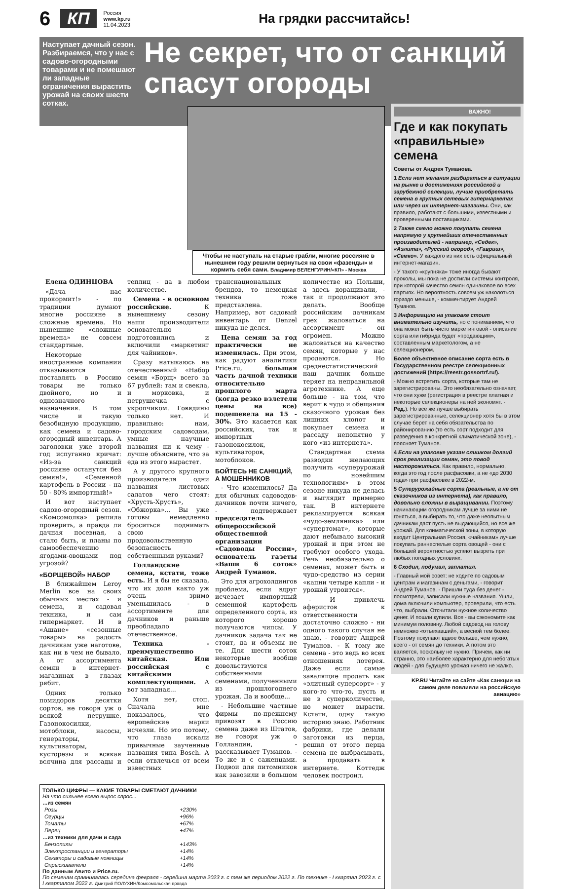6 КП
Россия
www.kp.ru
11.04.2023
На грядки рассчитайсь!
Наступает дачный сезон. Разбираемся, что у нас с садово-огородными товарами и не помешают ли западные ограничения вырастить урожай на своих шести сотках.
Не секрет, что от санкций спасут огороды
Чтобы не наступать на старые грабли, многие россияне в нынешнем году решили вернуться на свои «фазенды» и кормить себя сами. Владимир ВЕЛЕНГУРИН/«КП» - Москва
Елена ОДИНЦОВА
«Дача нас прокормит!» - по традиции думают многие россияне в сложные времена. Но нынешние «сложные времена» не совсем стандартные.
Некоторые иностранные компании отказываются поставлять в Россию товары не только двойного, но и однозначного назначения. В том числе и такую безобидную продукцию, как семена и садово-огородный инвентарь. А заголовки уже второй год испуганно кричат: «Из-за санкций россияне останутся без семян!», «Семенной картофель в России - на 50 - 80% импортный!»
И вот наступает садово-огородный сезон. «Комсомолка» решила проверить, а правда ли дачная посевная, а стало быть, и планы по самообеспечению ягодами-овощами под угрозой?
«БОРЩЕВОЙ» НАБОР
В ближайшем Leroy Merlin все на своих обычных местах - и семена, и садовая техника, и сам гипермаркет. И в «Ашане» «сезонные товары» на радость дачникам уже наготове, как ни в чем не бывало. А от ассортимента семян в интернет-магазинах в глазах рябит.
Одних только помидоров десятки сортов, не говоря уж о всякой петрушке. Газонокосилки, мотоблоки, насосы, генераторы, культиваторы, кусторезы и всякая всячина для рассады и теплиц - да в любом количестве.
Семена - в основном российские. К нынешнему сезону наши производители основательно подготовились и включили «маркетинг для чайников».
Сразу натыкаюсь на отечественный «Набор семян «Борщ» всего за 67 рублей: там и свекла, и морковка, и петрушечка с укропчиком. Говядины только нет. И правильно: нам, городским садоводам, умные научные названия ни к чему - лучше объясните, что за еда из этого вырастет.
А у другого крупного производителя одни названия листовых салатов чего стоят: «Хрусть-Хрусть», «Обжорка»... Вы уже готовы немедленно броситься поднимать свою продовольственную безопасность собственными руками?
Голландские семена, кстати, тоже есть. И я бы не сказала, что их доля както уж очень зримо уменьшилась - в ассортименте для дачников и раньше преобладало отечественное.
Техника - преимущественно китайская. Или российская с китайскими комплектующими. А вот западная...
Хотя нет, стоп. Сначала мне показалось, что европейские марки исчезли. Но это потому, что глаза искали привычные заученные названия типа Bosch. А если отвлечься от всем известных транснациональных брендов, то немецкая техника тоже представлена. Например, вот садовый инвентарь от Denzel никуда не делся.
Цена семян за год практически не изменилась. При этом, как радуют аналитики Price.ru, большая часть дачной техники относительно прошлого марта (когда резко взлетели цены на все) подешевела на 15 - 30%. Это касается как российских, так и импортных газонокосилок, культиваторов, мотоблоков.
БОЙТЕСЬ НЕ САНКЦИЙ, А МОШЕННИКОВ
- Что изменилось? Да для обычных садоводов-дачников почти ничего, - подтверждает председатель общероссийской общественной организации «Садоводы России», основатель газеты «Ваши 6 соток» Андрей Туманов.
Это для агрохолдингов проблема, если вдруг исчезает импортный семенной картофель определенного сорта, из которого хорошо получаются чипсы. У дачников задача так не стоит, да и объемы не те. Для шести соток некоторые вообще довольствуются собственными семенами, полученными из прошлогоднего урожая. Да и вообще...
- Небольшие частные фирмы по-прежнему привозят в Россию семена даже из Штатов, не говоря уж о Голландии, - рассказывает Туманов. - То же и с саженцами. Подвои для питомников как завозили в большом количестве из Польши, а здесь доращивали, - так и продолжают это делать. Вообще российским дачникам грех жаловаться на ассортимент - он огромен. Можно жаловаться на качество семян, которые у нас продаются. Но среднестатистический наш дачник больше теряет на неправильной агротехнике. А еще больше - на том, что верит в чудо и обещания сказочного урожая без лишних хлопот и покупает семена и рассаду непонятно у кого «из интернета».
Стандартная схема разводки желающих получить «суперурожай по новейшим технологиям» в этом сезоне никуда не делась и выглядит примерно так. В интернете рекламируется всякая «чудо-земляника» или «супертомат», которые дают небывало высокий урожай и при этом не требуют особого ухода. Речь необязательно о семенах, может быть и чудо-средство из серии «капни четыре капли - и урожай утроится».
- И привлечь аферистов к ответственности достаточно сложно - ни одного такого случая не знаю, - говорит Андрей Туманов. - К тому же семена - это ведь во всех отношениях лотерея. Даже если самые завалящие продать как «элитный суперсорт» - у кого-то что-то, пусть и не в суперколичестве, но может вырасти. Кстати, одну такую историю знаю. Работник фабрики, где делали заготовки из перца, решил от этого перца семена не выбрасывать, а продавать в интернете. Коттедж человек построил.
ТОЛЬКО ЦИФРЫ — КАКИЕ ТОВАРЫ СМЕТАЮТ ДАЧНИКИ
На что сильнее всего вырос спрос...
| ...из семян | |
| --- | --- |
| Розы | +230% |
| Огурцы | +96% |
| Томаты | +67% |
| Перец | +47% |
| ...из техники для дачи и сада | |
| Бензопилы | +143% |
| Электростанции и генераторы | +14% |
| Секаторы и садовые ножницы | +14% |
| Опрыскиватели | +14% |
По данным Авито и Price.ru.
По семенам сравнивалась середина февраля - середина марта 2023 г. с тем же периодом 2022 г. По технике - I квартал 2023 г. с I кварталом 2022 г. Дмитрий ПОЛУХИН/Комсомольская правда
ВАЖНО!
Где и как покупать «правильные» семена
Советы от Андрея Туманова.
1 Если нет желания разбираться в ситуации на рынке и достижениях российской и зарубежной селекции, лучше приобретать семена в крупных сетевых гипермаркетах или через их интернет-магазины. Они, как правило, работают с большими, известными и проверенными поставщиками.
2 Также смело можно покупать семена напрямую у крупнейших отечественных производителей - например, «Седек», «Аэлита», «Русский огород», «Гавриш», «Семко». У каждого из них есть официальный интернет-магазин.
- У такого «крупняка» тоже иногда бывают проколы, мы пока не достигли системы контроля, при которой качество семян одинаковое во всех партиях. Но вероятность совсем уж наколоться гораздо меньше, - комментирует Андрей Туманов.
3 Информацию на упаковке стоит внимательно изучить, но с пониманием, что она может быть чисто маркетинговой - описание сорта или гибрида будет «продающим», составленным маркетологом, а не селекционером.
Более объективное описание сорта есть в Государственном реестре селекционных достижений (https://reestr.gossortrf.ru/).
- Можно встретить сорта, которые там не зарегистрированы. Это необязательно означает, что они хуже (регистрация в реестре платная и некоторые селекционеры на ней экономят. - Ред.). Но все же лучше выбирать зарегистрированные, селекционер хотя бы в этом случае берет на себя обязательства по районированию (то есть сорт подходит для разведения в конкретной климатической зоне), - поясняет Туманов.
4 Если на упаковке указан слишком долгий срок реализации семян, это повод насторожиться. Как правило, нормально, когда это год после расфасовки, а не «до 2030 года» при расфасовке в 2022-м.
5 Суперурожайные сорта (реальные, а не от сказочников из интернета), как правило, довольно сложны в выращивании. Поэтому начинающим огородникам лучше за ними не гоняться, а выбирать то, что даже неопытным дачникам даст пусть не выдающийся, но все же урожай. Для климатической зоны, в которую входит Центральная Россия, «чайникам» лучше покупать раннеспелые сорта овощей - они с большей вероятностью успеют вызреть при любых погодных условиях.
6 Сходил, подумал, заплатил.
- Главный мой совет: не ходите по садовым центрам и магазинам с деньгами, - говорит Андрей Туманов. - Пришли туда без денег - посмотрели, записали нужные названия. Ушли, дома включили компьютер, проверили, что есть что, выбрали. Отсчитали нужное количество денег. И пошли купили. Все - вы сэкономите как минимум половину. Любой садовод на голову немножко «отъехавший», а весной тем более. Поэтому покупают вдвое больше, чем нужно, всего - от семян до техники. А потом это валяется, поскольку не нужно. Причем, как ни странно, это наиболее характерно для небогатых людей - для будущего урожая ничего не жалко.
KP.RU Читайте на сайте «Как санкции на самом деле повлияли на российскую авиацию»